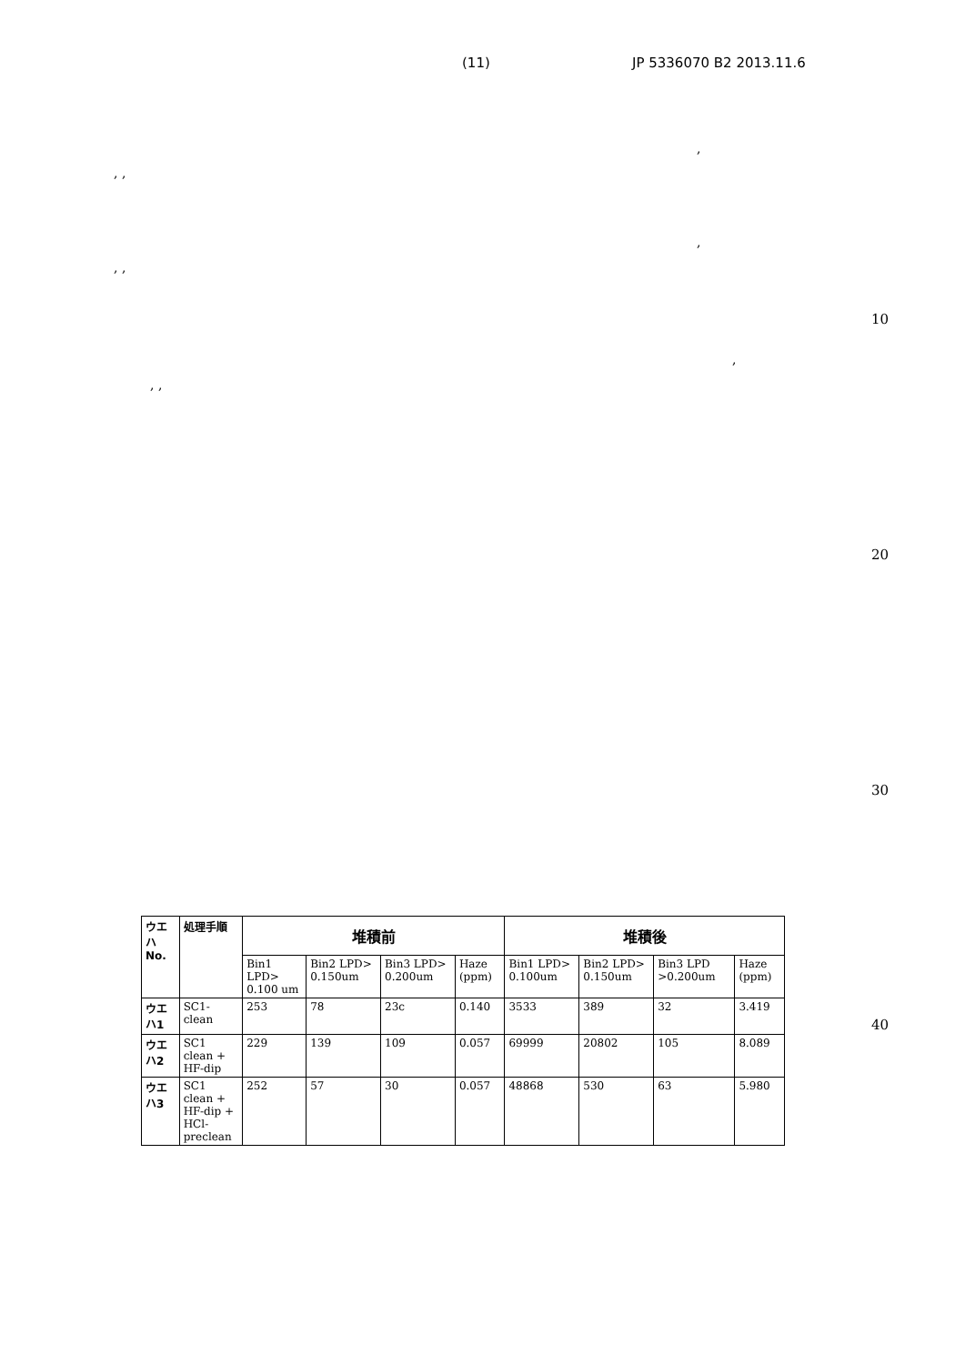(11) JP 5336070 B2 2013.11.6
,
, ,
,
, ,
10
,
, ,
20
30
40
| ウエハNo. | 処理手順 | 堆積前 | | | | 堆積後 | | | |
| --- | --- | --- | --- | --- | --- | --- | --- | --- | --- |
| | | Bin1 LPD> 0.100 um | Bin2 LPD> 0.150um | Bin3 LPD> 0.200um | Haze (ppm) | Bin1 LPD> 0.100um | Bin2 LPD> 0.150um | Bin3 LPD >0.200um | Haze (ppm) |
| ウエハ1 | SC1-clean | 253 | 78 | 23c | 0.140 | 3533 | 389 | 32 | 3.419 |
| ウエハ2 | SC1 clean + HF-dip | 229 | 139 | 109 | 0.057 | 69999 | 20802 | 105 | 8.089 |
| ウエハ3 | SC1 clean + HF-dip + HCl-preclean | 252 | 57 | 30 | 0.057 | 48868 | 530 | 63 | 5.980 |